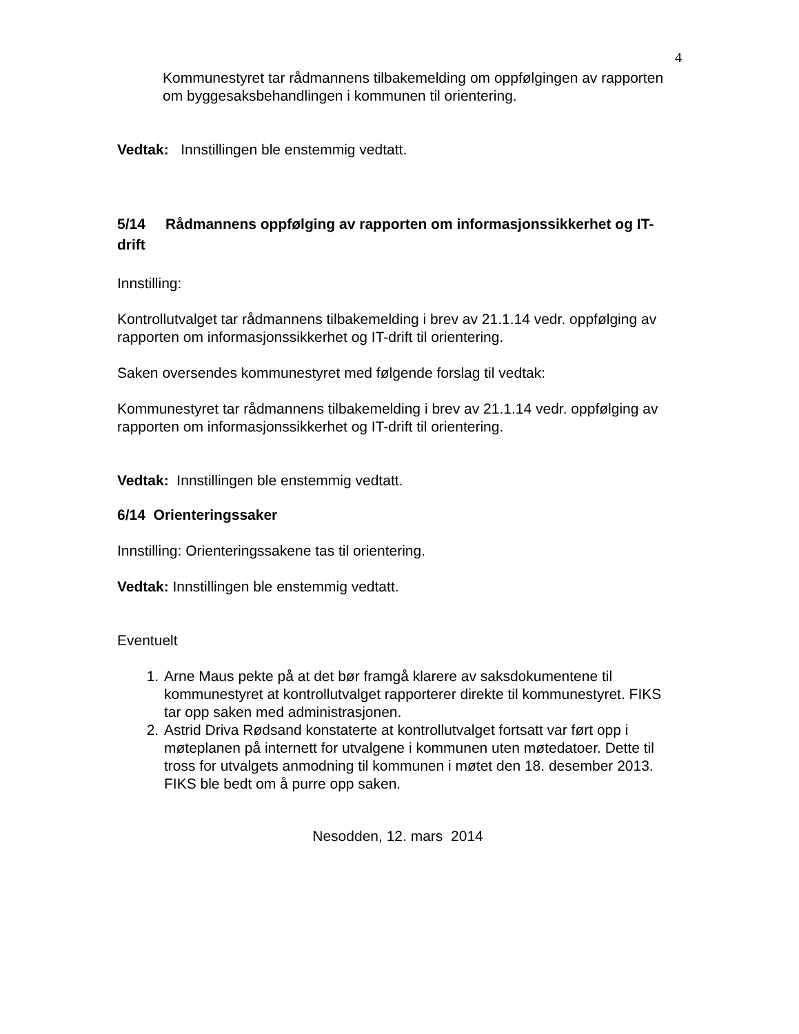4
Kommunestyret tar rådmannens tilbakemelding om oppfølgingen av rapporten om byggesaksbehandlingen i kommunen til orientering.
Vedtak: Innstillingen ble enstemmig vedtatt.
5/14 Rådmannens oppfølging av rapporten om informasjonssikkerhet og IT-drift
Innstilling:
Kontrollutvalget tar rådmannens tilbakemelding i brev av 21.1.14 vedr. oppfølging av rapporten om informasjonssikkerhet og IT-drift til orientering.
Saken oversendes kommunestyret med følgende forslag til vedtak:
Kommunestyret tar rådmannens tilbakemelding i brev av 21.1.14 vedr. oppfølging av rapporten om informasjonssikkerhet og IT-drift til orientering.
Vedtak: Innstillingen ble enstemmig vedtatt.
6/14 Orienteringssaker
Innstilling: Orienteringssakene tas til orientering.
Vedtak: Innstillingen ble enstemmig vedtatt.
Eventuelt
1. Arne Maus pekte på at det bør framgå klarere av saksdokumentene til kommunestyret at kontrollutvalget rapporterer direkte til kommunestyret. FIKS tar opp saken med administrasjonen.
2. Astrid Driva Rødsand konstaterte at kontrollutvalget fortsatt var ført opp i møteplanen på internett for utvalgene i kommunen uten møtedatoer. Dette til tross for utvalgets anmodning til kommunen i møtet den 18. desember 2013. FIKS ble bedt om å purre opp saken.
Nesodden, 12. mars 2014